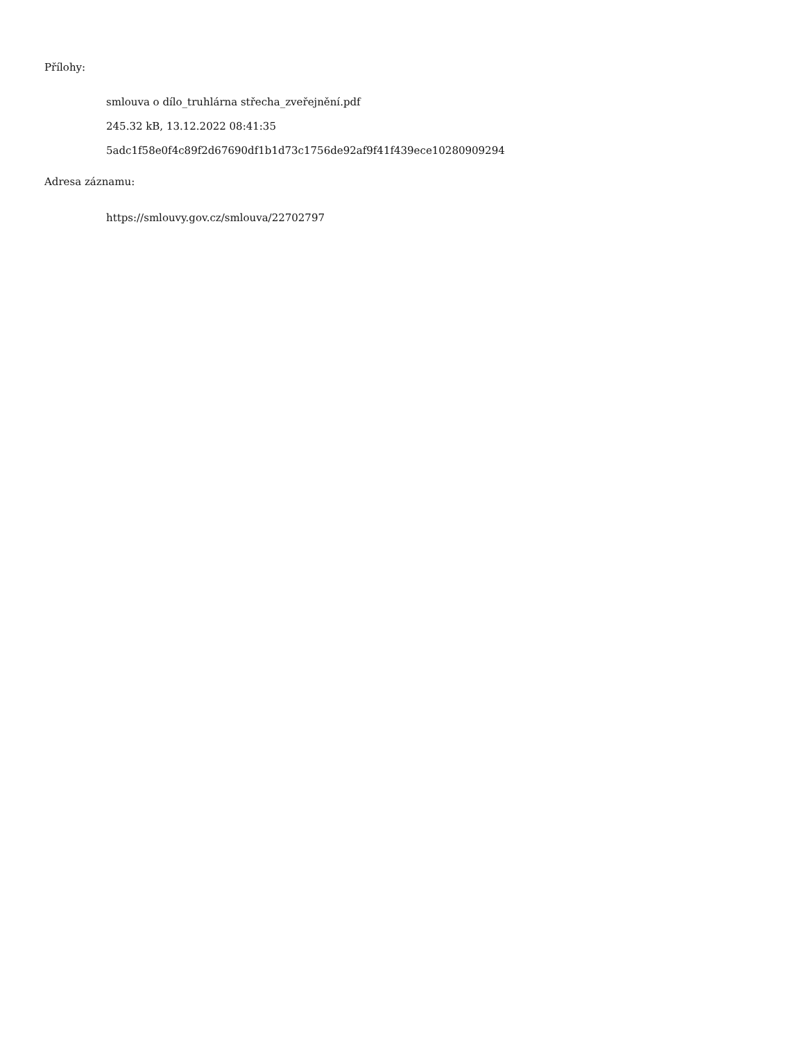Přílohy:
smlouva o dílo_truhlárna střecha_zveřejnění.pdf
245.32 kB, 13.12.2022 08:41:35
5adc1f58e0f4c89f2d67690df1b1d73c1756de92af9f41f439ece10280909294
Adresa záznamu:
https://smlouvy.gov.cz/smlouva/22702797